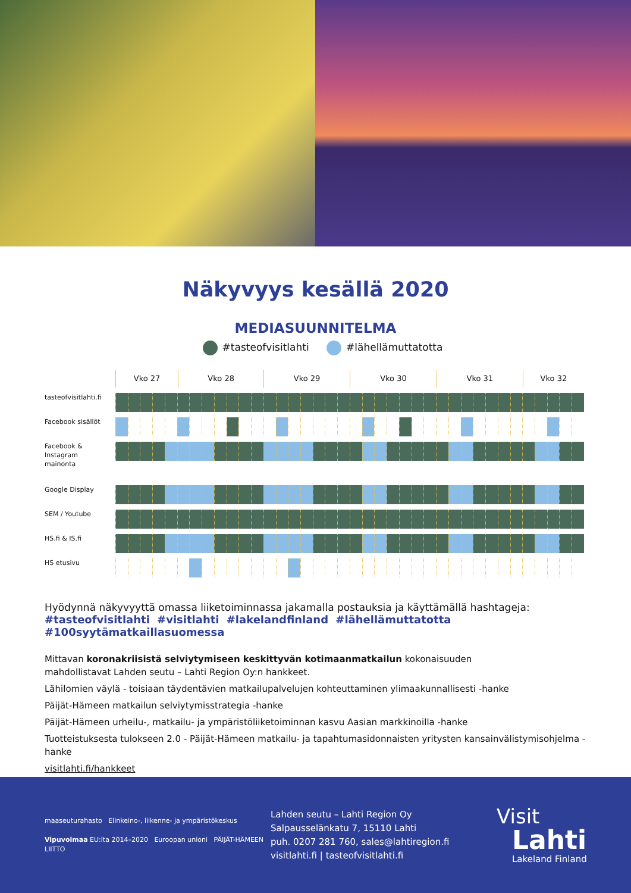Näkyvyys kesällä 2020
MEDIASUUNNITELMA
#tasteofvisitlahti #lähellämuttatotta
Vko 27 Vko 28 Vko 29 Vko 30 Vko 31 Vko 32
tasteofvisitlahti.fi
Facebook sisällöt
Facebook &
Instagram
mainonta
Google Display
SEM / Youtube
HS.fi & IS.fi
HS etusivu
Hyödynnä näkyvyyttä omassa liiketoiminnassa jakamalla postauksia ja käyttämällä hashtageja:
#tasteofvisitlahti #visitlahti #lakelandfinland #lähellämuttatotta #100syytämatkaillasuomessa
Mittavan koronakriisistä selviytymiseen keskittyvän kotimaanmatkailun kokonaisuuden
mahdollistavat Lahden seutu – Lahti Region Oy:n hankkeet.
Lähilomien väylä - toisiaan täydentävien matkailupalvelujen kohteuttaminen ylimaakunnallisesti -hanke
Päijät-Hämeen matkailun selviytymisstrategia -hanke
Päijät-Hämeen urheilu-, matkailu- ja ympäristöliiketoiminnan kasvu Aasian markkinoilla -hanke
Tuotteistuksesta tulokseen 2.0 - Päijät-Hämeen matkailu- ja tapahtumasidonnaisten yritysten kansainvälistymisohjelma -hanke
visitlahti.fi/hankkeet
maaseuturahasto Elinkeino-, liikenne- ja ympäristökeskus
Vipuvoimaa EU:lta 2014–2020 Euroopan unioni PÄIJÄT-HÄMEEN LIITTO
Lahden seutu – Lahti Region Oy
Salpausselänkatu 7, 15110 Lahti
puh. 0207 281 760, sales@lahtiregion.fi
visitlahti.fi | tasteofvisitlahti.fi
Visit
Lahti
Lakeland Finland